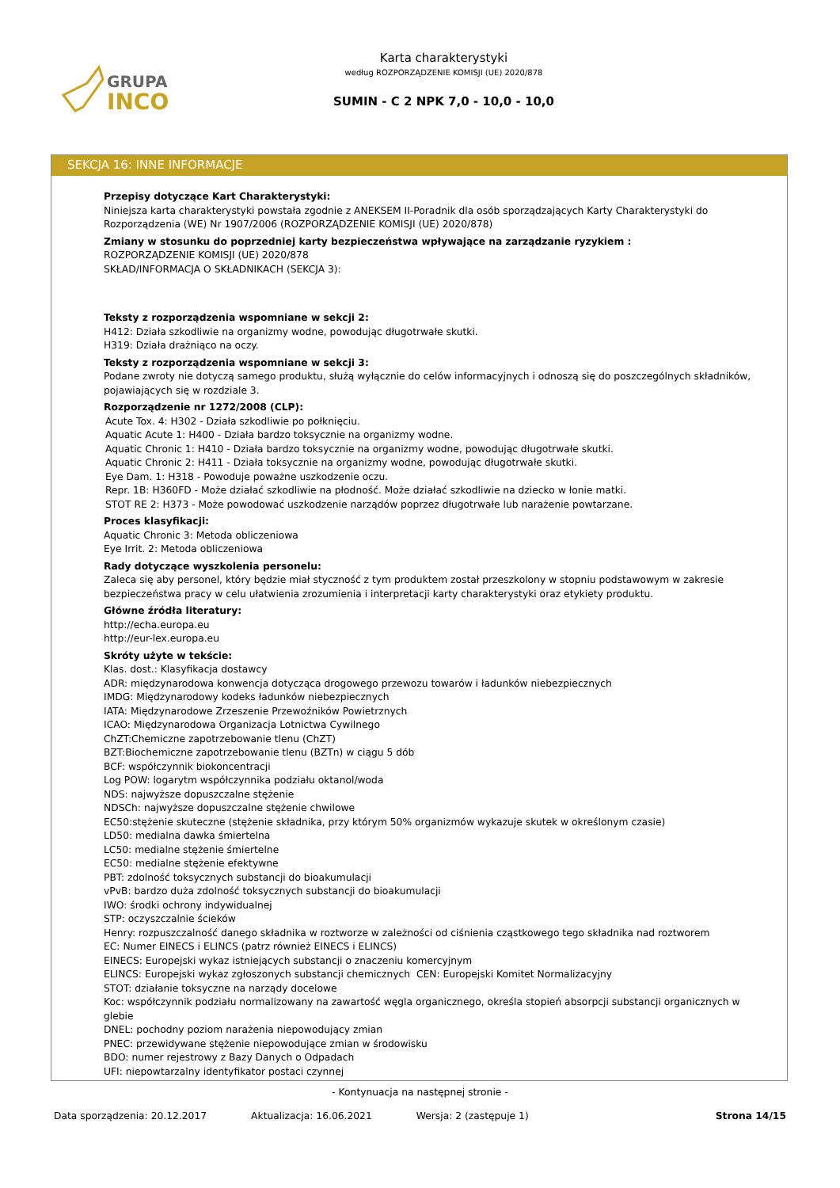GRUPA
INCO
Karta charakterystyki
według ROZPORZĄDZENIE KOMISJI (UE) 2020/878
SUMIN - C 2 NPK 7,0 - 10,0 - 10,0
SEKCJA 16: INNE INFORMACJE
Przepisy dotyczące Kart Charakterystyki:
Niniejsza karta charakterystyki powstała zgodnie z ANEKSEM II-Poradnik dla osób sporządzających Karty Charakterystyki do Rozporządzenia (WE) Nr 1907/2006 (ROZPORZĄDZENIE KOMISJI (UE) 2020/878)
Zmiany w stosunku do poprzedniej karty bezpieczeństwa wpływające na zarządzanie ryzykiem :
ROZPORZĄDZENIE KOMISJI (UE) 2020/878
SKŁAD/INFORMACJA O SKŁADNIKACH (SEKCJA 3):
Teksty z rozporządzenia wspomniane w sekcji 2:
H412: Działa szkodliwie na organizmy wodne, powodując długotrwałe skutki.
H319: Działa drażniąco na oczy.
Teksty z rozporządzenia wspomniane w sekcji 3:
Podane zwroty nie dotyczą samego produktu, służą wyłącznie do celów informacyjnych i odnoszą się do poszczególnych składników, pojawiających się w rozdziale 3.
Rozporządzenie nr 1272/2008 (CLP):
Acute Tox. 4: H302 - Działa szkodliwie po połknięciu.
Aquatic Acute 1: H400 - Działa bardzo toksycznie na organizmy wodne.
Aquatic Chronic 1: H410 - Działa bardzo toksycznie na organizmy wodne, powodując długotrwałe skutki.
Aquatic Chronic 2: H411 - Działa toksycznie na organizmy wodne, powodując długotrwałe skutki.
Eye Dam. 1: H318 - Powoduje poważne uszkodzenie oczu.
Repr. 1B: H360FD - Może działać szkodliwie na płodność. Może działać szkodliwie na dziecko w łonie matki.
STOT RE 2: H373 - Może powodować uszkodzenie narządów poprzez długotrwałe lub narażenie powtarzane.
Proces klasyfikacji:
Aquatic Chronic 3: Metoda obliczeniowa
Eye Irrit. 2: Metoda obliczeniowa
Rady dotyczące wyszkolenia personelu:
Zaleca się aby personel, który będzie miał styczność z tym produktem został przeszkolony w stopniu podstawowym w zakresie bezpieczeństwa pracy w celu ułatwienia zrozumienia i interpretacji karty charakterystyki oraz etykiety produktu.
Główne źródła literatury:
http://echa.europa.eu
http://eur-lex.europa.eu
Skróty użyte w tekście:
Klas. dost.: Klasyfikacja dostawcy
ADR: międzynarodowa konwencja dotycząca drogowego przewozu towarów i ładunków niebezpiecznych
IMDG: Międzynarodowy kodeks ładunków niebezpiecznych
IATA: Międzynarodowe Zrzeszenie Przewoźników Powietrznych
ICAO: Międzynarodowa Organizacja Lotnictwa Cywilnego
ChZT:Chemiczne zapotrzebowanie tlenu (ChZT)
BZT:Biochemiczne zapotrzebowanie tlenu (BZTn) w ciągu 5 dób
BCF: współczynnik biokoncentracji
Log POW: logarytm współczynnika podziału oktanol/woda
NDS: najwyższe dopuszczalne stężenie
NDSCh: najwyższe dopuszczalne stężenie chwilowe
EC50:stężenie skuteczne (stężenie składnika, przy którym 50% organizmów wykazuje skutek w określonym czasie)
LD50: medialna dawka śmiertelna
LC50: medialne stężenie śmiertelne
EC50: medialne stężenie efektywne
PBT: zdolność toksycznych substancji do bioakumulacji
vPvB: bardzo duża zdolność toksycznych substancji do bioakumulacji
IWO: środki ochrony indywidualnej
STP: oczyszczalnie ścieków
Henry: rozpuszczalność danego składnika w roztworze w zależności od ciśnienia cząstkowego tego składnika nad roztworem
EC: Numer EINECS i ELINCS (patrz również EINECS i ELINCS)
EINECS: Europejski wykaz istniejących substancji o znaczeniu komercyjnym
ELINCS: Europejski wykaz zgłoszonych substancji chemicznych CEN: Europejski Komitet Normalizacyjny
STOT: działanie toksyczne na narządy docelowe
Koc: współczynnik podziału normalizowany na zawartość węgla organicznego, określa stopień absorpcji substancji organicznych w glebie
DNEL: pochodny poziom narażenia niepowodujący zmian
PNEC: przewidywane stężenie niepowodujące zmian w środowisku
BDO: numer rejestrowy z Bazy Danych o Odpadach
UFI: niepowtarzalny identyfikator postaci czynnej
- Kontynuacja na następnej stronie -
Data sporządzenia: 20.12.2017 Aktualizacja: 16.06.2021 Wersja: 2 (zastępuje 1) Strona 14/15